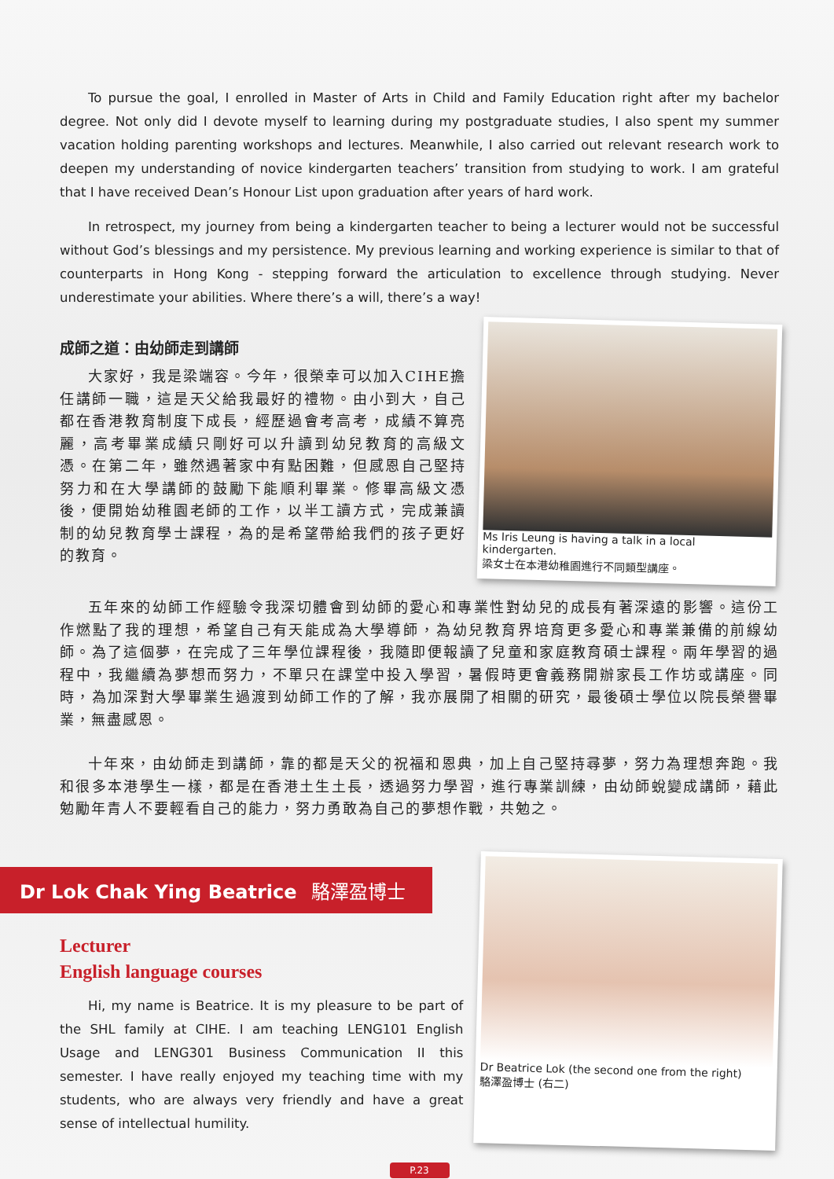To pursue the goal, I enrolled in Master of Arts in Child and Family Education right after my bachelor degree. Not only did I devote myself to learning during my postgraduate studies, I also spent my summer vacation holding parenting workshops and lectures. Meanwhile, I also carried out relevant research work to deepen my understanding of novice kindergarten teachers’ transition from studying to work. I am grateful that I have received Dean’s Honour List upon graduation after years of hard work.
In retrospect, my journey from being a kindergarten teacher to being a lecturer would not be successful without God’s blessings and my persistence. My previous learning and working experience is similar to that of counterparts in Hong Kong - stepping forward the articulation to excellence through studying. Never underestimate your abilities. Where there’s a will, there’s a way!
成師之道：由幼師走到講師
大家好，我是梁端容。今年，很榮幸可以加入CIHE擔任講師一職，這是天父給我最好的禮物。由小到大，自己都在香港教育制度下成長，經歷過會考高考，成績不算亮麗，高考畢業成績只剛好可以升讀到幼兒教育的高級文憑。在第二年，雖然遇著家中有點困難，但感恩自己堅持努力和在大學講師的鼓勵下能順利畢業。修畢高級文憑後，便開始幼稚園老師的工作，以半工讀方式，完成兼讀制的幼兒教育學士課程，為的是希望帶給我們的孩子更好的教育。
Ms Iris Leung is having a talk in a local kindergarten.
梁女士在本港幼稚園進行不同類型講座。
五年來的幼師工作經驗令我深切體會到幼師的愛心和專業性對幼兒的成長有著深遠的影響。這份工作燃點了我的理想，希望自己有天能成為大學導師，為幼兒教育界培育更多愛心和專業兼備的前線幼師。為了這個夢，在完成了三年學位課程後，我隨即便報讀了兒童和家庭教育碩士課程。兩年學習的過程中，我繼續為夢想而努力，不單只在課堂中投入學習，暑假時更會義務開辦家長工作坊或講座。同時，為加深對大學畢業生過渡到幼師工作的了解，我亦展開了相關的研究，最後碩士學位以院長榮譽畢業，無盡感恩。
十年來，由幼師走到講師，靠的都是天父的祝福和恩典，加上自己堅持尋夢，努力為理想奔跑。我和很多本港學生一樣，都是在香港土生土長，透過努力學習，進行專業訓練，由幼師蛻變成講師，藉此勉勵年青人不要輕看自己的能力，努力勇敢為自己的夢想作戰，共勉之。
Dr Lok Chak Ying Beatrice 駱澤盈博士
Lecturer
English language courses
Hi, my name is Beatrice. It is my pleasure to be part of the SHL family at CIHE. I am teaching LENG101 English Usage and LENG301 Business Communication II this semester. I have really enjoyed my teaching time with my students, who are always very friendly and have a great sense of intellectual humility.
Dr Beatrice Lok (the second one from the right)
駱澤盈博士 (右二)
P.23